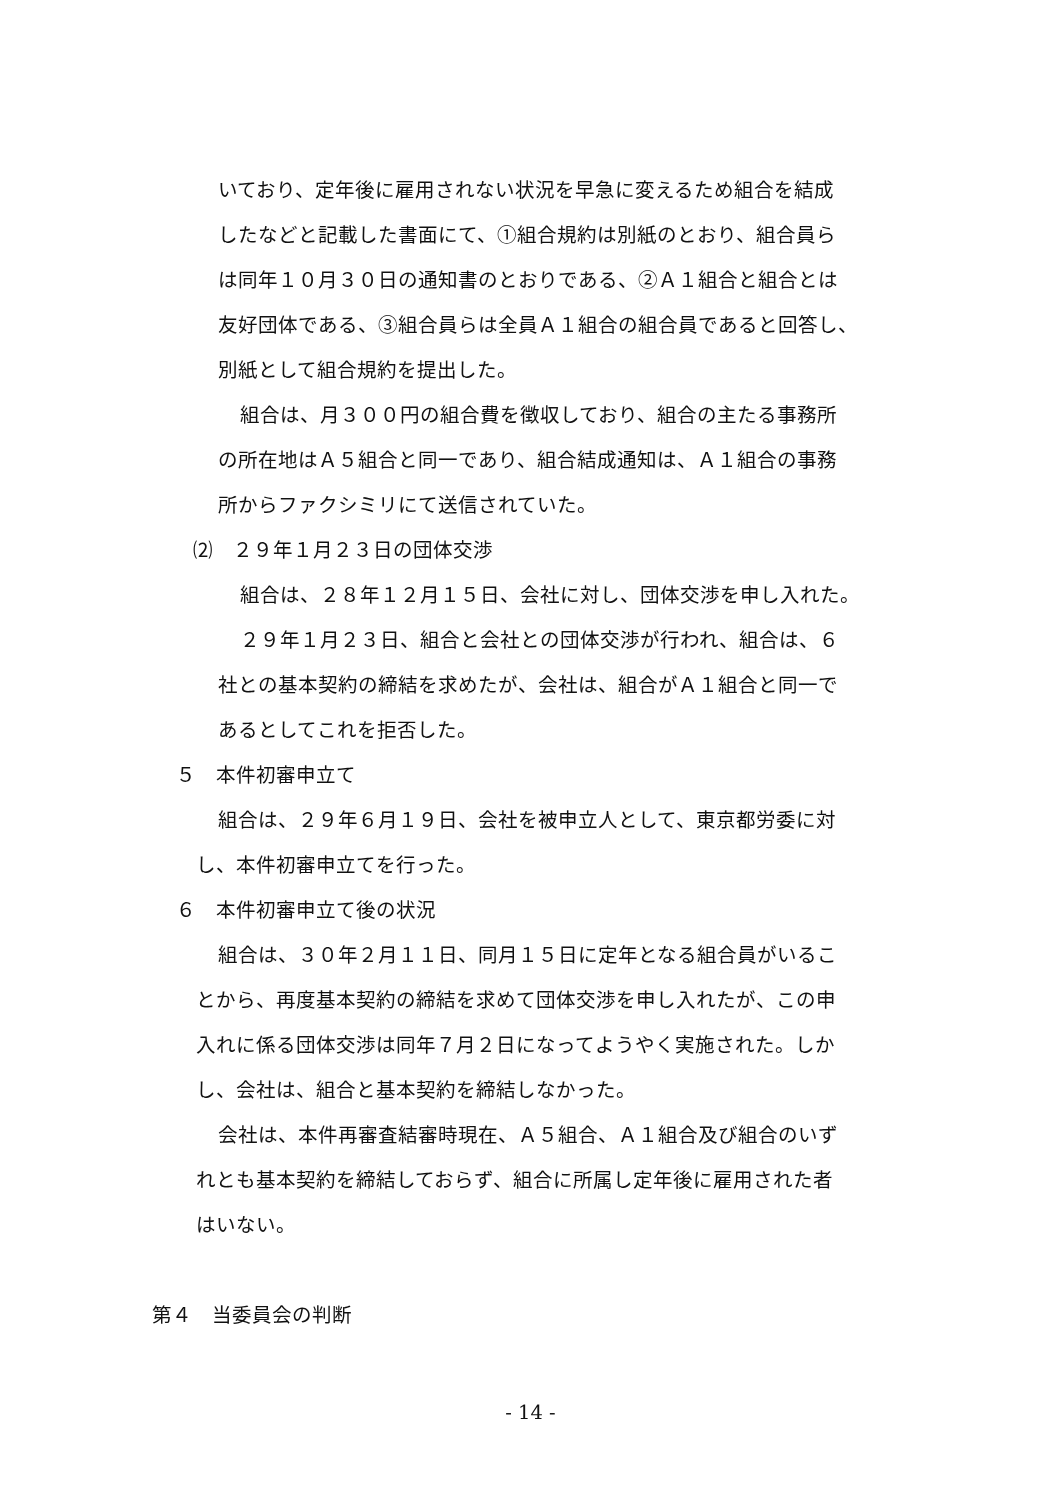いており、定年後に雇用されない状況を早急に変えるため組合を結成
したなどと記載した書面にて、①組合規約は別紙のとおり、組合員ら
は同年１０月３０日の通知書のとおりである、②Ａ１組合と組合とは
友好団体である、③組合員らは全員Ａ１組合の組合員であると回答し、
別紙として組合規約を提出した。
組合は、月３００円の組合費を徴収しており、組合の主たる事務所
の所在地はＡ５組合と同一であり、組合結成通知は、Ａ１組合の事務
所からファクシミリにて送信されていた。
⑵　２９年１月２３日の団体交渉
組合は、２８年１２月１５日、会社に対し、団体交渉を申し入れた。
２９年１月２３日、組合と会社との団体交渉が行われ、組合は、６
社との基本契約の締結を求めたが、会社は、組合がＡ１組合と同一で
あるとしてこれを拒否した。
５　本件初審申立て
組合は、２９年６月１９日、会社を被申立人として、東京都労委に対
し、本件初審申立てを行った。
６　本件初審申立て後の状況
組合は、３０年２月１１日、同月１５日に定年となる組合員がいるこ
とから、再度基本契約の締結を求めて団体交渉を申し入れたが、この申
入れに係る団体交渉は同年７月２日になってようやく実施された。しか
し、会社は、組合と基本契約を締結しなかった。
会社は、本件再審査結審時現在、Ａ５組合、Ａ１組合及び組合のいず
れとも基本契約を締結しておらず、組合に所属し定年後に雇用された者
はいない。
第４　当委員会の判断
- 14 -